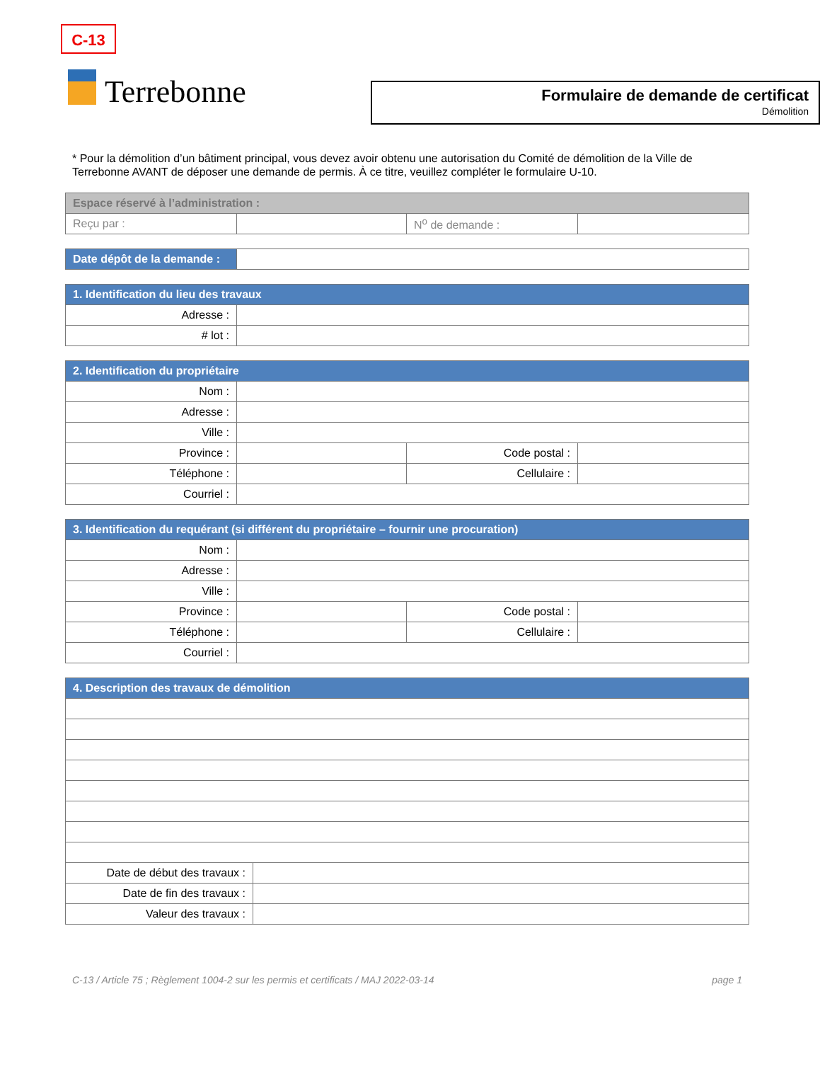C-13
Terrebonne
Formulaire de demande de certificat
Démolition
* Pour la démolition d’un bâtiment principal, vous devez avoir obtenu une autorisation du Comité de démolition de la Ville de Terrebonne AVANT de déposer une demande de permis. À ce titre, veuillez compléter le formulaire U-10.
| Espace réservé à l’administration : | | | |
| --- | --- | --- | --- |
| Reçu par : | | N<sup>o</sup> de demande : | |
| Date dépôt de la demande : | |
| 1. Identification du lieu des travaux | |
| --- | --- |
| Adresse : | |
| # lot : | |
| 2. Identification du propriétaire | | | |
| --- | --- | --- | --- |
| Nom : | | | |
| Adresse : | | | |
| Ville : | | | |
| Province : | | Code postal : | |
| Téléphone : | | Cellulaire : | |
| Courriel : | | | |
| 3. Identification du requérant (si différent du propriétaire – fournir une procuration) | | | |
| --- | --- | --- | --- |
| Nom : | | | |
| Adresse : | | | |
| Ville : | | | |
| Province : | | Code postal : | |
| Téléphone : | | Cellulaire : | |
| Courriel : | | | |
| 4. Description des travaux de démolition | |
| --- | --- |
| Date de début des travaux : | |
| Date de fin des travaux : | |
| Valeur des travaux : | |
C-13 / Article 75 ; Règlement 1004-2 sur les permis et certificats / MAJ 2022-03-14 page 1